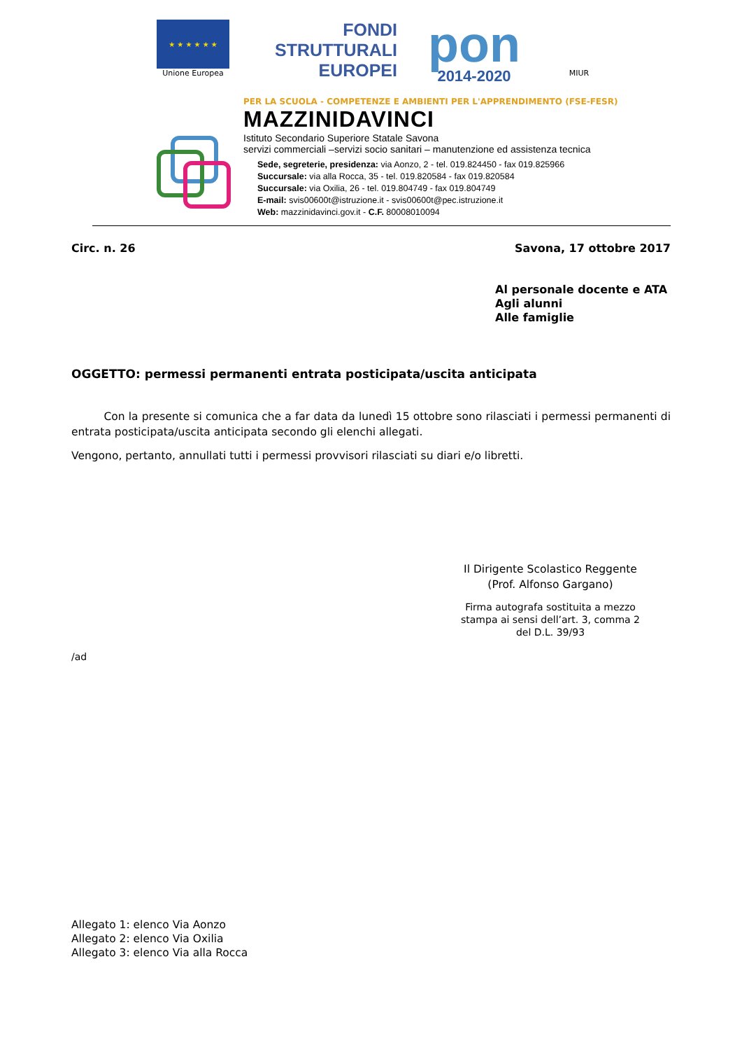★ ★ ★ ★ ★ ★
Unione Europea
FONDI
STRUTTURALI
EUROPEI
pon
2014-2020
MIUR
PER LA SCUOLA - COMPETENZE E AMBIENTI PER L'APPRENDIMENTO (FSE-FESR)
MAZZINIDAVINCI
Istituto Secondario Superiore Statale Savona
servizi commerciali –servizi socio sanitari – manutenzione ed assistenza tecnica
Sede, segreterie, presidenza: via Aonzo, 2 - tel. 019.824450 - fax 019.825966
Succursale: via alla Rocca, 35 - tel. 019.820584 - fax 019.820584
Succursale: via Oxilia, 26 - tel. 019.804749 - fax 019.804749
E-mail: svis00600t@istruzione.it - svis00600t@pec.istruzione.it
Web: mazzinidavinci.gov.it - C.F. 80008010094
Circ. n. 26 Savona, 17 ottobre 2017
Al personale docente e ATA
Agli alunni
Alle famiglie
OGGETTO: permessi permanenti entrata posticipata/uscita anticipata
Con la presente si comunica che a far data da lunedì 15 ottobre sono rilasciati i permessi permanenti di entrata posticipata/uscita anticipata secondo gli elenchi allegati.
Vengono, pertanto, annullati tutti i permessi provvisori rilasciati su diari e/o libretti.
Il Dirigente Scolastico Reggente
(Prof. Alfonso Gargano)
Firma autografa sostituita a mezzo stampa ai sensi dell’art. 3, comma 2 del D.L. 39/93
/ad
Allegato 1: elenco Via Aonzo
Allegato 2: elenco Via Oxilia
Allegato 3: elenco Via alla Rocca